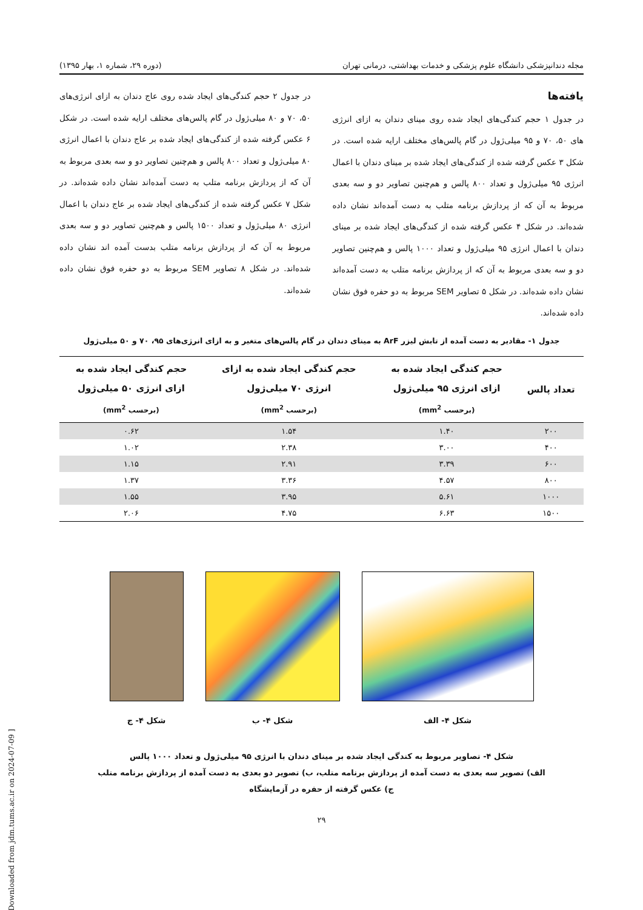مجله دندانپزشکی دانشگاه علوم پزشکی و خدمات بهداشتی، درمانی تهران (دوره ۲۹، شماره ۱، بهار ۱۳۹۵)
یافته‌ها
در جدول ۱ حجم کندگی‌های ایجاد شده روی مینای دندان به ازای انرژی های ۵۰، ۷۰ و ۹۵ میلی‌ژول در گام پالس‌های مختلف ارایه شده است. در شکل ۳ عکس گرفته شده از کندگی‌های ایجاد شده بر مینای دندان با اعمال انرژی ۹۵ میلی‌ژول و تعداد ۸۰۰ پالس و هم‌چنین تصاویر دو و سه بعدی مربوط به آن که از پردازش برنامه متلب به دست آمده‌اند نشان داده شده‌اند. در شکل ۴ عکس گرفته شده از کندگی‌های ایجاد شده بر مینای دندان با اعمال انرژی ۹۵ میلی‌ژول و تعداد ۱۰۰۰ پالس و هم‌چنین تصاویر دو و سه بعدی مربوط به آن که از پردازش برنامه متلب به دست آمده‌اند نشان داده شده‌اند. در شکل ۵ تصاویر SEM مربوط به دو حفره فوق نشان داده شده‌اند.
در جدول ۲ حجم کندگی‌های ایجاد شده روی عاج دندان به ازای انرژی‌های ۵۰، ۷۰ و ۸۰ میلی‌ژول در گام پالس‌های مختلف ارایه شده است. در شکل ۶ عکس گرفته شده از کندگی‌های ایجاد شده بر عاج دندان با اعمال انرژی ۸۰ میلی‌ژول و تعداد ۸۰۰ پالس و هم‌چنین تصاویر دو و سه بعدی مربوط به آن که از پردازش برنامه متلب به دست آمده‌اند نشان داده شده‌اند. در شکل ۷ عکس گرفته شده از کندگی‌های ایجاد شده بر عاج دندان با اعمال انرژی ۸۰ میلی‌ژول و تعداد ۱۵۰۰ پالس و هم‌چنین تصاویر دو و سه بعدی مربوط به آن که از پردازش برنامه متلب بدست آمده اند نشان داده شده‌اند. در شکل ۸ تصاویر SEM مربوط به دو حفره فوق نشان داده شده‌اند.
جدول ۱- مقادیر به دست آمده از تابش لیزر ArF به مینای دندان در گام پالس‌های متغیر و به ازای انرژی‌های ۹۵، ۷۰ و ۵۰ میلی‌ژول
| تعداد پالس | حجم کندگی ایجاد شده به ازای انرژی ۹۵ میلی‌ژول (برحسب mm<sup>2</sup>) | حجم کندگی ایجاد شده به ازای انرژی ۷۰ میلی‌ژول (برحسب mm<sup>2</sup>) | حجم کندگی ایجاد شده به ازای انرژی ۵۰ میلی‌ژول (برحسب mm<sup>2</sup>) |
| --- | --- | --- | --- |
| ۲۰۰ | ۱.۴۰ | ۱.۵۴ | ۰.۶۲ |
| ۴۰۰ | ۳.۰۰ | ۲.۳۸ | ۱.۰۲ |
| ۶۰۰ | ۳.۳۹ | ۲.۹۱ | ۱.۱۵ |
| ۸۰۰ | ۴.۵۷ | ۳.۳۶ | ۱.۳۷ |
| ۱۰۰۰ | ۵.۶۱ | ۳.۹۵ | ۱.۵۵ |
| ۱۵۰۰ | ۶.۶۳ | ۴.۷۵ | ۲.۰۶ |
شکل ۴- الف شکل ۴- ب شکل ۴- ج
شکل ۴- تصاویر مربوط به کندگی ایجاد شده بر مینای دندان با انرژی ۹۵ میلی‌ژول و تعداد ۱۰۰۰ پالس
الف) تصویر سه بعدی به دست آمده از پردازش برنامه متلب، ب) تصویر دو بعدی به دست آمده از پردازش برنامه متلب
ج) عکس گرفته از حفره در آزمایشگاه
۲۹
[ Downloaded from jdm.tums.ac.ir on 2024-07-09 ]